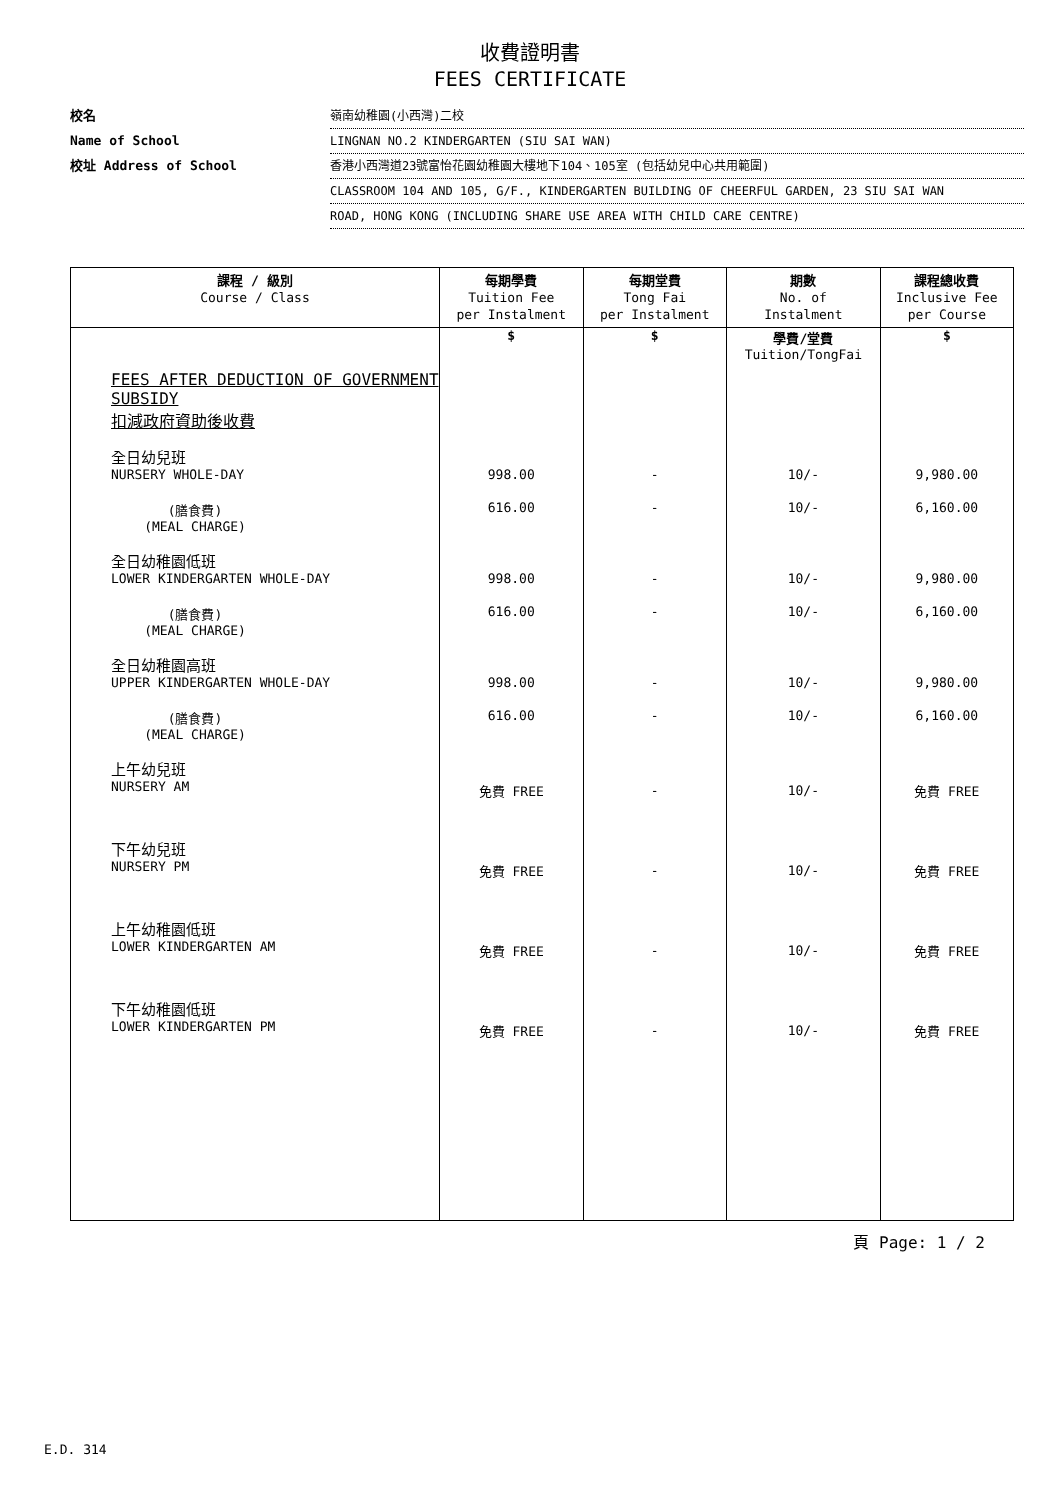收費證明書
FEES CERTIFICATE
校名 嶺南幼稚園(小西灣)二校
Name of School LINGNAN NO.2 KINDERGARTEN (SIU SAI WAN)
校址 Address of School 香港小西灣道23號富怡花園幼稚園大樓地下104、105室 (包括幼兒中心共用範圍)
CLASSROOM 104 AND 105, G/F., KINDERGARTEN BUILDING OF CHEERFUL GARDEN, 23 SIU SAI WAN
ROAD, HONG KONG (INCLUDING SHARE USE AREA WITH CHILD CARE CENTRE)
| 課程 / 級別 Course / Class | 每期學費 Tuition Fee per Instalment | 每期堂費 Tong Fai per Instalment | 期數 No. of Instalment | 課程總收費 Inclusive Fee per Course |
| --- | --- | --- | --- | --- |
| | $ | $ | 學費/堂費 Tuition/TongFai | $ |
| FEES AFTER DEDUCTION OF GOVERNMENT SUBSIDY 扣減政府資助後收費 | | | | |
| 全日幼兒班 NURSERY WHOLE-DAY | 998.00 | - | 10/- | 9,980.00 |
| (膳食費) (MEAL CHARGE) | 616.00 | - | 10/- | 6,160.00 |
| 全日幼稚園低班 LOWER KINDERGARTEN WHOLE-DAY | 998.00 | - | 10/- | 9,980.00 |
| (膳食費) (MEAL CHARGE) | 616.00 | - | 10/- | 6,160.00 |
| 全日幼稚園高班 UPPER KINDERGARTEN WHOLE-DAY | 998.00 | - | 10/- | 9,980.00 |
| (膳食費) (MEAL CHARGE) | 616.00 | - | 10/- | 6,160.00 |
| 上午幼兒班 NURSERY AM | 免費 FREE | - | 10/- | 免費 FREE |
| 下午幼兒班 NURSERY PM | 免費 FREE | - | 10/- | 免費 FREE |
| 上午幼稚園低班 LOWER KINDERGARTEN AM | 免費 FREE | - | 10/- | 免費 FREE |
| 下午幼稚園低班 LOWER KINDERGARTEN PM | 免費 FREE | - | 10/- | 免費 FREE |
頁 Page: 1 / 2
E.D. 314